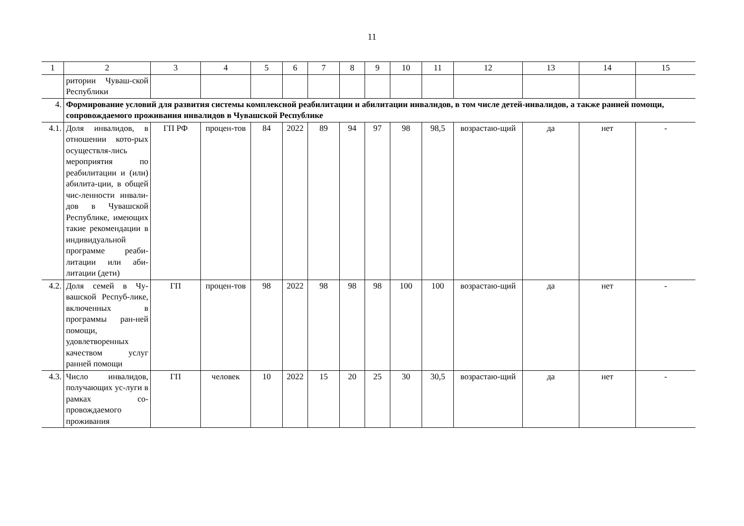11
| 1 | 2 | 3 | 4 | 5 | 6 | 7 | 8 | 9 | 10 | 11 | 12 | 13 | 14 | 15 |
| --- | --- | --- | --- | --- | --- | --- | --- | --- | --- | --- | --- | --- | --- | --- |
| | ритории Чуваш-ской Республики | | | | | | | | | | | | | |
| 4. | Формирование условий для развития системы комплексной реабилитации и абилитации инвалидов, в том числе детей-инвалидов, а также ранней помощи, сопровождаемого проживания инвалидов в Чувашской Республике | | | | | | | | | | | | | |
| 4.1. | Доля инвалидов, в отношении кото-рых осуществля-лись мероприятия по реабилитации и (или) абилита-ции, в общей чис-ленности инвали-дов в Чувашской Республике, имеющих такие рекомендации в индивидуальной программе реаби-литации или аби-литации (дети) | ГП РФ | процен-тов | 84 | 2022 | 89 | 94 | 97 | 98 | 98,5 | возрастаю-щий | да | нет | - |
| 4.2. | Доля семей в Чу-вашской Респуб-лике, включенных в программы ран-ней помощи, удовлетворенных качеством услуг ранней помощи | ГП | процен-тов | 98 | 2022 | 98 | 98 | 98 | 100 | 100 | возрастаю-щий | да | нет | - |
| 4.3. | Число инвалидов, получающих ус-луги в рамках со-провождаемого проживания | ГП | человек | 10 | 2022 | 15 | 20 | 25 | 30 | 30,5 | возрастаю-щий | да | нет | - |